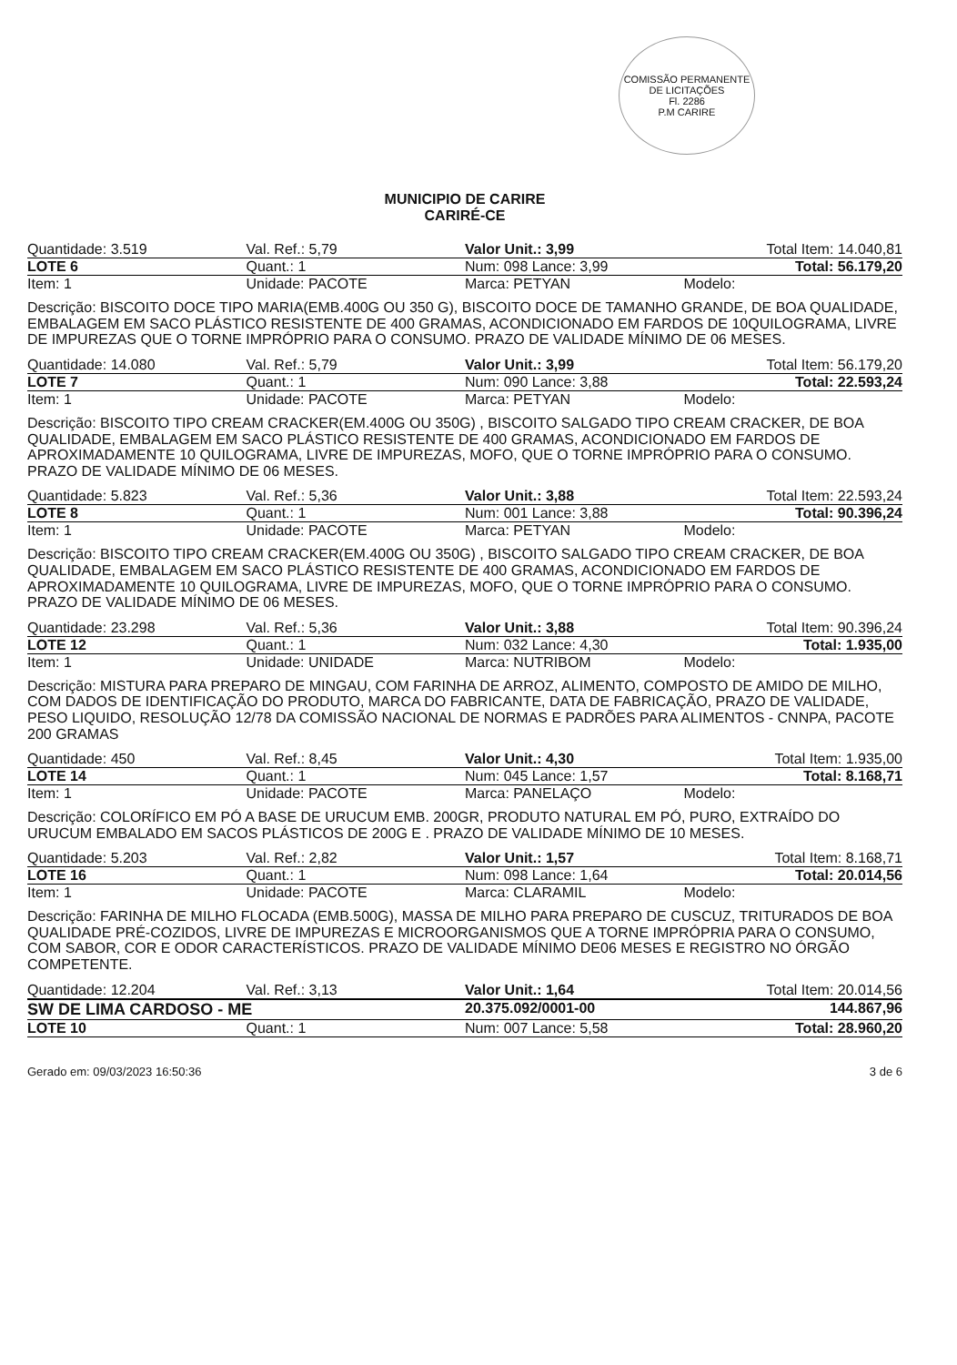COMISSÃO PERMANENTE DE LICITAÇÕES
Fl. 2286
P.M CARIRE
MUNICIPIO DE CARIRE
CARIRÉ-CE
Quantidade: 3.519 Val. Ref.: 5,79 Valor Unit.: 3,99 Total Item: 14.040,81
LOTE 6 Quant.: 1 Num: 098 Lance: 3,99 Total: 56.179,20
Item: 1 Unidade: PACOTE Marca: PETYAN Modelo:
Descrição: BISCOITO DOCE TIPO MARIA(EMB.400G OU 350 G), BISCOITO DOCE DE TAMANHO GRANDE, DE BOA QUALIDADE, EMBALAGEM EM SACO PLÁSTICO RESISTENTE DE 400 GRAMAS, ACONDICIONADO EM FARDOS DE 10QUILOGRAMA, LIVRE DE IMPUREZAS QUE O TORNE IMPRÓPRIO PARA O CONSUMO. PRAZO DE VALIDADE MÍNIMO DE 06 MESES.
Quantidade: 14.080 Val. Ref.: 5,79 Valor Unit.: 3,99 Total Item: 56.179,20
LOTE 7 Quant.: 1 Num: 090 Lance: 3,88 Total: 22.593,24
Item: 1 Unidade: PACOTE Marca: PETYAN Modelo:
Descrição: BISCOITO TIPO CREAM CRACKER(EM.400G OU 350G) , BISCOITO SALGADO TIPO CREAM CRACKER, DE BOA QUALIDADE, EMBALAGEM EM SACO PLÁSTICO RESISTENTE DE 400 GRAMAS, ACONDICIONADO EM FARDOS DE APROXIMADAMENTE 10 QUILOGRAMA, LIVRE DE IMPUREZAS, MOFO, QUE O TORNE IMPRÓPRIO PARA O CONSUMO. PRAZO DE VALIDADE MÍNIMO DE 06 MESES.
Quantidade: 5.823 Val. Ref.: 5,36 Valor Unit.: 3,88 Total Item: 22.593,24
LOTE 8 Quant.: 1 Num: 001 Lance: 3,88 Total: 90.396,24
Item: 1 Unidade: PACOTE Marca: PETYAN Modelo:
Descrição: BISCOITO TIPO CREAM CRACKER(EM.400G OU 350G) , BISCOITO SALGADO TIPO CREAM CRACKER, DE BOA QUALIDADE, EMBALAGEM EM SACO PLÁSTICO RESISTENTE DE 400 GRAMAS, ACONDICIONADO EM FARDOS DE APROXIMADAMENTE 10 QUILOGRAMA, LIVRE DE IMPUREZAS, MOFO, QUE O TORNE IMPRÓPRIO PARA O CONSUMO. PRAZO DE VALIDADE MÍNIMO DE 06 MESES.
Quantidade: 23.298 Val. Ref.: 5,36 Valor Unit.: 3,88 Total Item: 90.396,24
LOTE 12 Quant.: 1 Num: 032 Lance: 4,30 Total: 1.935,00
Item: 1 Unidade: UNIDADE Marca: NUTRIBOM Modelo:
Descrição: MISTURA PARA PREPARO DE MINGAU, COM FARINHA DE ARROZ, ALIMENTO, COMPOSTO DE AMIDO DE MILHO, COM DADOS DE IDENTIFICAÇÃO DO PRODUTO, MARCA DO FABRICANTE, DATA DE FABRICAÇÃO, PRAZO DE VALIDADE, PESO LIQUIDO, RESOLUÇÃO 12/78 DA COMISSÃO NACIONAL DE NORMAS E PADRÕES PARA ALIMENTOS - CNNPA, PACOTE 200 GRAMAS
Quantidade: 450 Val. Ref.: 8,45 Valor Unit.: 4,30 Total Item: 1.935,00
LOTE 14 Quant.: 1 Num: 045 Lance: 1,57 Total: 8.168,71
Item: 1 Unidade: PACOTE Marca: PANELAÇO Modelo:
Descrição: COLORÍFICO EM PÓ A BASE DE URUCUM EMB. 200GR, PRODUTO NATURAL EM PÓ, PURO, EXTRAÍDO DO URUCUM EMBALADO EM SACOS PLÁSTICOS DE 200G E . PRAZO DE VALIDADE MÍNIMO DE 10 MESES.
Quantidade: 5.203 Val. Ref.: 2,82 Valor Unit.: 1,57 Total Item: 8.168,71
LOTE 16 Quant.: 1 Num: 098 Lance: 1,64 Total: 20.014,56
Item: 1 Unidade: PACOTE Marca: CLARAMIL Modelo:
Descrição: FARINHA DE MILHO FLOCADA (EMB.500G), MASSA DE MILHO PARA PREPARO DE CUSCUZ, TRITURADOS DE BOA QUALIDADE PRÉ-COZIDOS, LIVRE DE IMPUREZAS E MICROORGANISMOS QUE A TORNE IMPRÓPRIA PARA O CONSUMO, COM SABOR, COR E ODOR CARACTERÍSTICOS. PRAZO DE VALIDADE MÍNIMO DE06 MESES E REGISTRO NO ÓRGÃO COMPETENTE.
Quantidade: 12.204 Val. Ref.: 3,13 Valor Unit.: 1,64 Total Item: 20.014,56
SW DE LIMA CARDOSO - ME 20.375.092/0001-00 144.867,96
LOTE 10 Quant.: 1 Num: 007 Lance: 5,58 Total: 28.960,20
Gerado em: 09/03/2023 16:50:36 3 de 6